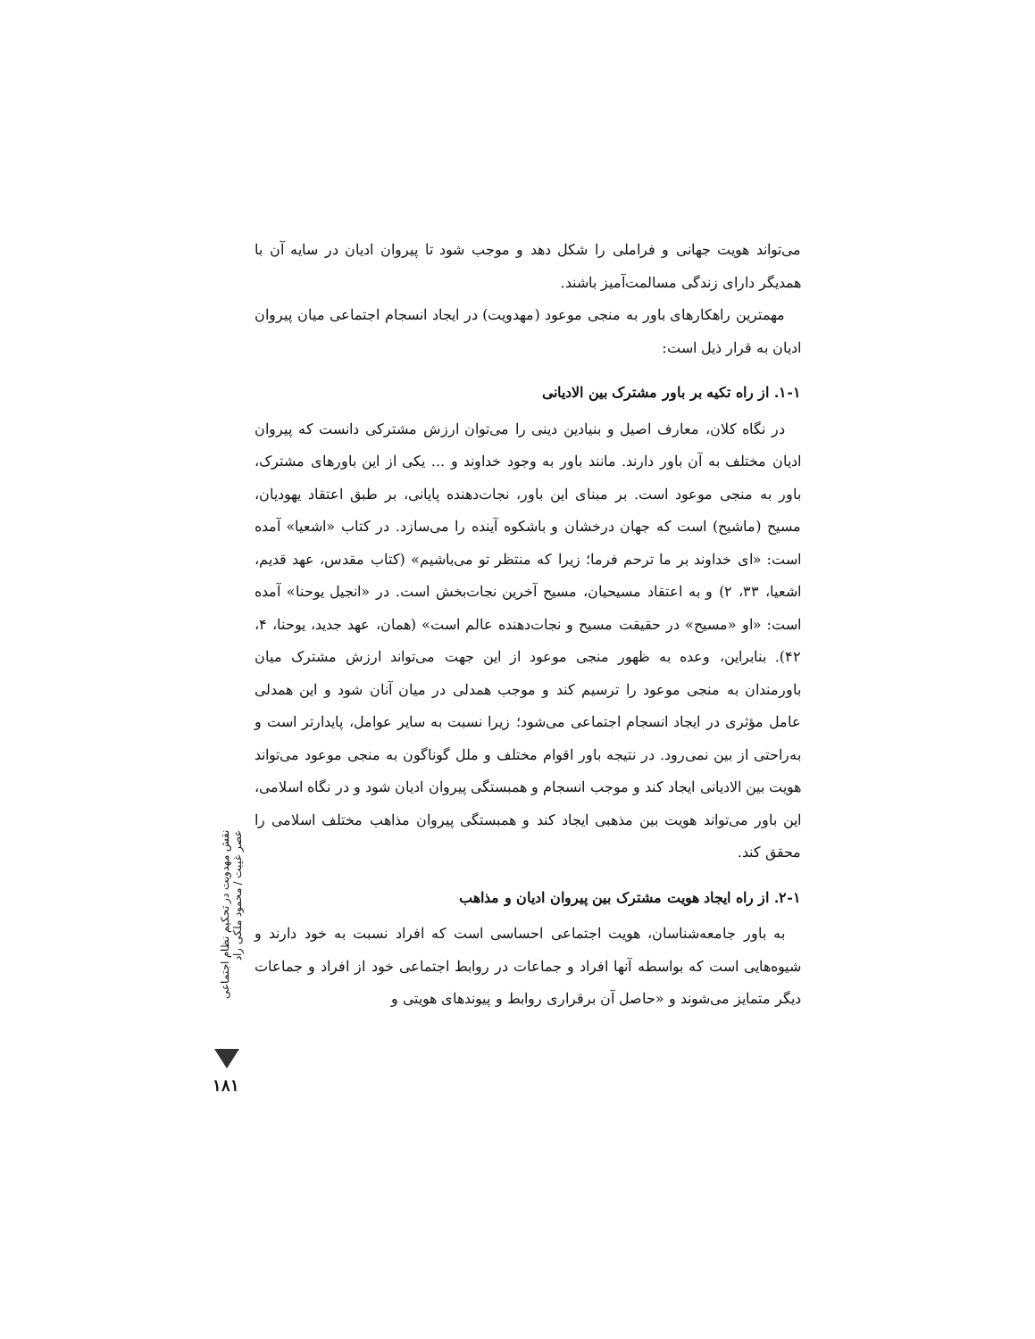می‌تواند هویت جهانی و فراملی را شکل دهد و موجب شود تا پیروان ادیان در سایه آن با همدیگر دارای زندگی مسالمت‌آمیز باشند.
مهمترین راهکارهای باور به منجی موعود (مهدویت) در ایجاد انسجام اجتماعی میان پیروان ادیان به قرار ذیل است:
۱-۱. از راه تکیه بر باور مشترک بین الادیانی
در نگاه کلان، معارف اصیل و بنیادین دینی را می‌توان ارزش مشترکی دانست که پیروان ادیان مختلف به آن باور دارند. مانند باور به وجود خداوند و ... یکی از این باورهای مشترک، باور به منجی موعود است. بر مبنای این باور، نجات‌دهنده پایانی، بر طبق اعتقاد یهودیان، مسیح (ماشیح) است که جهان درخشان و باشکوه آینده را می‌سازد. در کتاب «اشعیا» آمده است: «ای خداوند بر ما ترحم فرما؛ زیرا که منتظر تو می‌باشیم» (کتاب مقدس، عهد قدیم، اشعیا، ۳۳، ۲) و به اعتقاد مسیحیان، مسیح آخرین نجات‌بخش است. در «انجیل یوحنا» آمده است: «او «مسیح» در حقیقت مسیح و نجات‌دهنده عالم است» (همان، عهد جدید، یوحنا، ۴، ۴۲). بنابراین، وعده به ظهور منجی موعود از این جهت می‌تواند ارزش مشترک میان باورمندان به منجی موعود را ترسیم کند و موجب همدلی در میان آنان شود و این همدلی عامل مؤثری در ایجاد انسجام اجتماعی می‌شود؛ زیرا نسبت به سایر عوامل، پایدارتر است و به‌راحتی از بین نمی‌رود. در نتیجه باور اقوام مختلف و ملل گوناگون به منجی موعود می‌تواند هویت بین الادیانی ایجاد کند و موجب انسجام و همبستگی پیروان ادیان شود و در نگاه اسلامی، این باور می‌تواند هویت بین مذهبی ایجاد کند و همبستگی پیروان مذاهب مختلف اسلامی را محقق کند.
۲-۱. از راه ایجاد هویت مشترک بین پیروان ادیان و مذاهب
به باور جامعه‌شناسان، هویت اجتماعی احساسی است که افراد نسبت به خود دارند و شیوه‌هایی است که بواسطه آنها افراد و جماعات در روابط اجتماعی خود از افراد و جماعات دیگر متمایز می‌شوند و «حاصل آن برقراری روابط و پیوندهای هویتی و
نقش مهدویت در تحکیم نظام اجتماعی عصر غیبت / محمود ملکی راد
۱۸۱